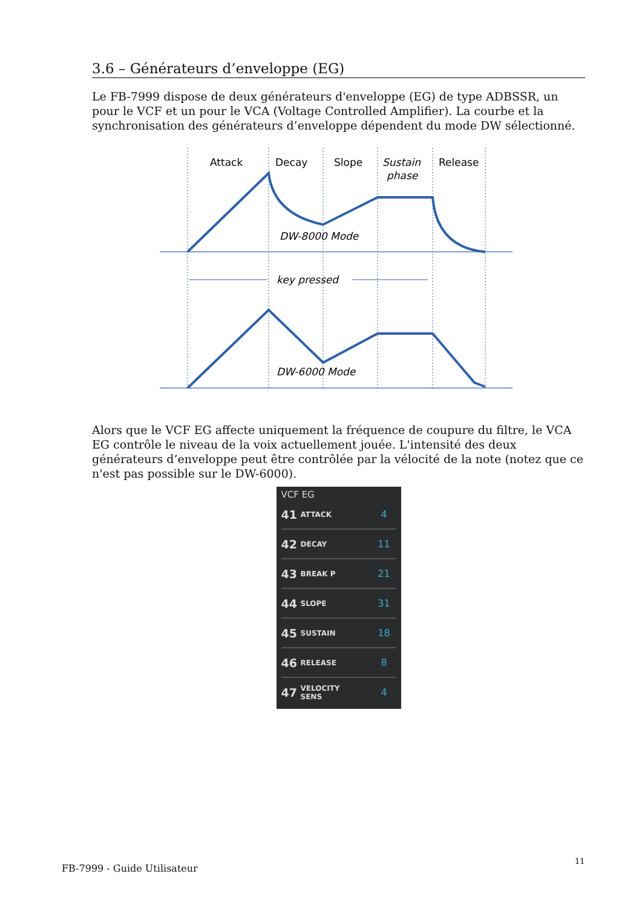3.6 – Générateurs d’enveloppe (EG)
Le FB-7999 dispose de deux générateurs d'enveloppe (EG) de type ADBSSR, un pour le VCF et un pour le VCA (Voltage Controlled Amplifier). La courbe et la synchronisation des générateurs d’enveloppe dépendent du mode DW sélectionné.
Attack
Decay
Slope
Sustain
phase
Release
DW-8000 Mode
key pressed
DW-6000 Mode
Alors que le VCF EG affecte uniquement la fréquence de coupure du filtre, le VCA EG contrôle le niveau de la voix actuellement jouée. L'intensité des deux générateurs d’enveloppe peut être contrôlée par la vélocité de la note (notez que ce n'est pas possible sur le DW-6000).
VCF EG
41 ATTACK 4
42 DECAY 11
43 BREAK P 21
44 SLOPE 31
45 SUSTAIN 18
46 RELEASE 8
47 VELOCITY
SENS 4
FB-7999 - Guide Utilisateur
11